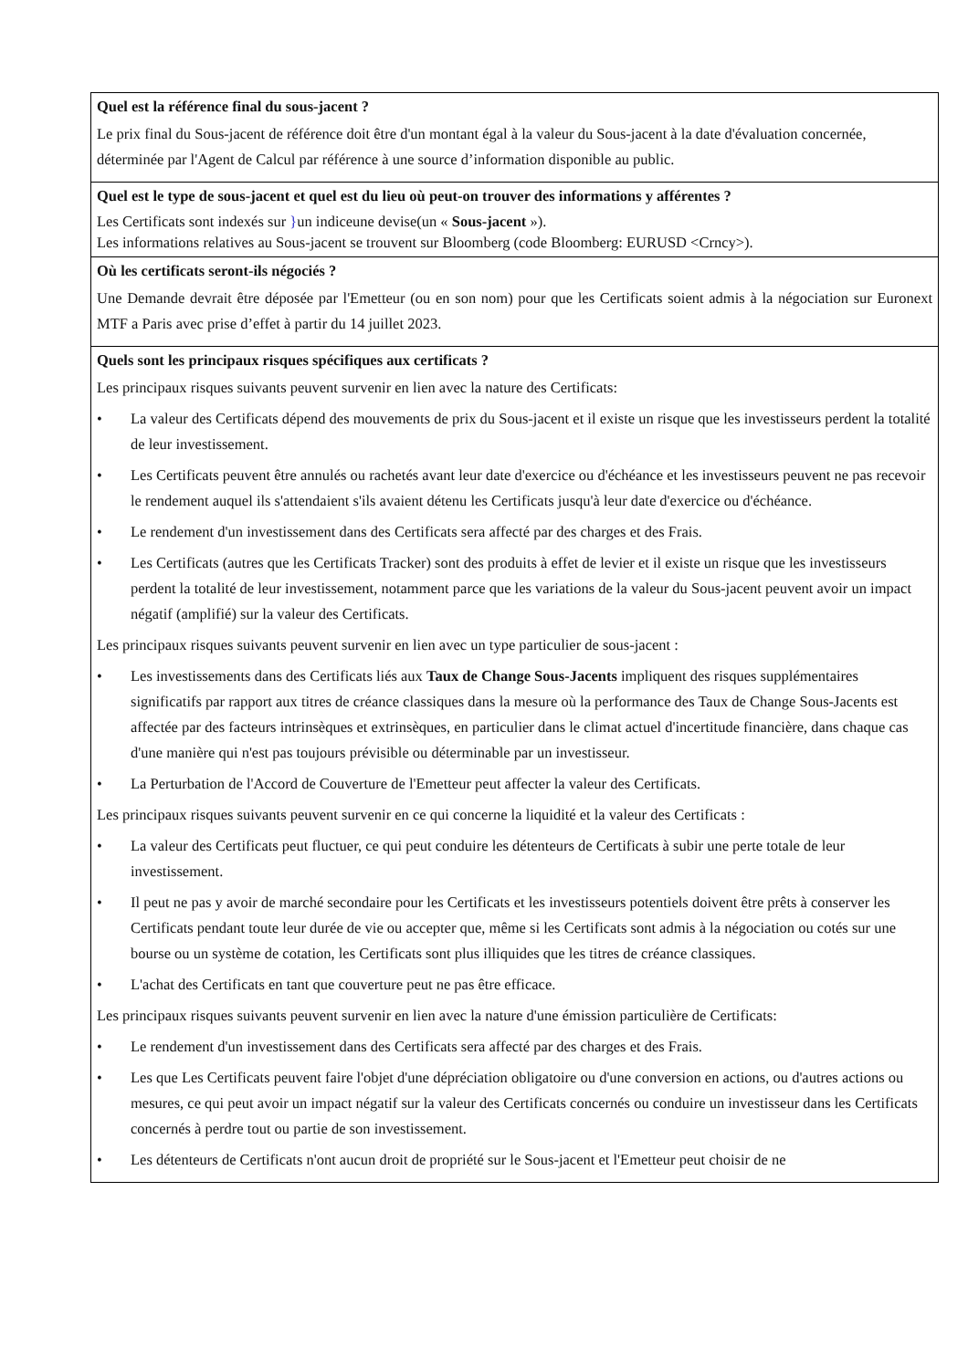Quel est la référence final du sous-jacent ?
Le prix final du Sous-jacent de référence doit être d'un montant égal à la valeur du Sous-jacent à la date d'évaluation concernée, déterminée par l'Agent de Calcul par référence à une source d’information disponible au public.
Quel est le type de sous-jacent et quel est du lieu où peut-on trouver des informations y afférentes ?
Les Certificats sont indexés sur }un indiceune devise(un « Sous-jacent »).
Les informations relatives au Sous-jacent se trouvent sur Bloomberg (code Bloomberg: EURUSD <Crncy>).
Où les certificats seront-ils négociés ?
Une Demande devrait être déposée par l'Emetteur (ou en son nom) pour que les Certificats soient admis à la négociation sur Euronext MTF a Paris avec prise d’effet à partir du 14 juillet 2023.
Quels sont les principaux risques spécifiques aux certificats ?
Les principaux risques suivants peuvent survenir en lien avec la nature des Certificats:
• La valeur des Certificats dépend des mouvements de prix du Sous-jacent et il existe un risque que les investisseurs perdent la totalité de leur investissement.
• Les Certificats peuvent être annulés ou rachetés avant leur date d'exercice ou d'échéance et les investisseurs peuvent ne pas recevoir le rendement auquel ils s'attendaient s'ils avaient détenu les Certificats jusqu'à leur date d'exercice ou d'échéance.
• Le rendement d'un investissement dans des Certificats sera affecté par des charges et des Frais.
• Les Certificats (autres que les Certificats Tracker) sont des produits à effet de levier et il existe un risque que les investisseurs perdent la totalité de leur investissement, notamment parce que les variations de la valeur du Sous-jacent peuvent avoir un impact négatif (amplifié) sur la valeur des Certificats.
Les principaux risques suivants peuvent survenir en lien avec un type particulier de sous-jacent :
• Les investissements dans des Certificats liés aux Taux de Change Sous-Jacents impliquent des risques supplémentaires significatifs par rapport aux titres de créance classiques dans la mesure où la performance des Taux de Change Sous-Jacents est affectée par des facteurs intrinsèques et extrinsèques, en particulier dans le climat actuel d'incertitude financière, dans chaque cas d'une manière qui n'est pas toujours prévisible ou déterminable par un investisseur.
• La Perturbation de l'Accord de Couverture de l'Emetteur peut affecter la valeur des Certificats.
Les principaux risques suivants peuvent survenir en ce qui concerne la liquidité et la valeur des Certificats :
• La valeur des Certificats peut fluctuer, ce qui peut conduire les détenteurs de Certificats à subir une perte totale de leur investissement.
• Il peut ne pas y avoir de marché secondaire pour les Certificats et les investisseurs potentiels doivent être prêts à conserver les Certificats pendant toute leur durée de vie ou accepter que, même si les Certificats sont admis à la négociation ou cotés sur une bourse ou un système de cotation, les Certificats sont plus illiquides que les titres de créance classiques.
• L'achat des Certificats en tant que couverture peut ne pas être efficace.
Les principaux risques suivants peuvent survenir en lien avec la nature d'une émission particulière de Certificats:
• Le rendement d'un investissement dans des Certificats sera affecté par des charges et des Frais.
• Les que Les Certificats peuvent faire l'objet d'une dépréciation obligatoire ou d'une conversion en actions, ou d'autres actions ou mesures, ce qui peut avoir un impact négatif sur la valeur des Certificats concernés ou conduire un investisseur dans les Certificats concernés à perdre tout ou partie de son investissement.
• Les détenteurs de Certificats n'ont aucun droit de propriété sur le Sous-jacent et l'Emetteur peut choisir de ne